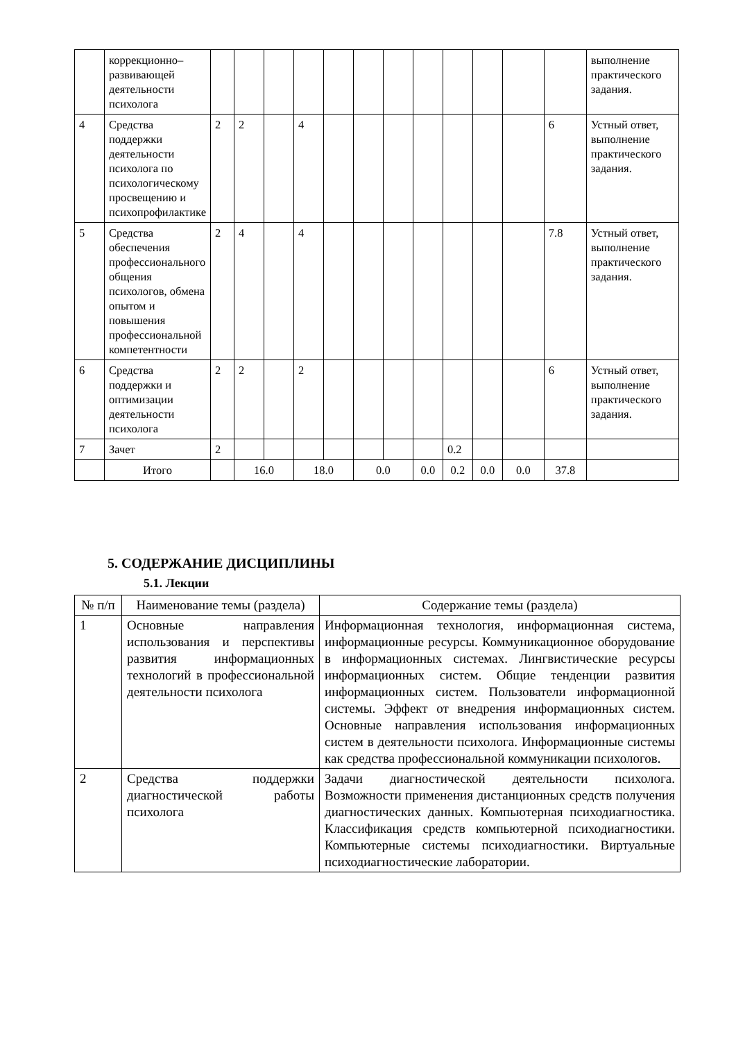| | коррекционно–развивающей деятельности психолога | | | | | | | | | | | | | выполнение практического задания. |
| 4 | Средства поддержки деятельности психолога по психологическому просвещению и психопрофилактике | 2 | 2 | | 4 | | | | | | | | 6 | Устный ответ, выполнение практического задания. |
| 5 | Средства обеспечения профессионального общения психологов, обмена опытом и повышения профессиональной компетентности | 2 | 4 | | 4 | | | | | | | | 7.8 | Устный ответ, выполнение практического задания. |
| 6 | Средства поддержки и оптимизации деятельности психолога | 2 | 2 | | 2 | | | | | | | | 6 | Устный ответ, выполнение практического задания. |
| 7 | Зачет | 2 | | | | | | | | 0.2 | | | | |
| | Итого | | 16.0 | | 18.0 | | 0.0 | | 0.0 | 0.2 | 0.0 | 0.0 | 37.8 | |
5. СОДЕРЖАНИЕ ДИСЦИПЛИНЫ
5.1. Лекции
| № п/п | Наименование темы (раздела) | Содержание темы (раздела) |
| 1 | Основные направления использования и перспективы развития информационных технологий в профессиональной деятельности психолога | Информационная технология, информационная система, информационные ресурсы. Коммуникационное оборудование в информационных системах. Лингвистические ресурсы информационных систем. Общие тенденции развития информационных систем. Пользователи информационной системы. Эффект от внедрения информационных систем. Основные направления использования информационных систем в деятельности психолога. Информационные системы как средства профессиональной коммуникации психологов. |
| 2 | Средства поддержки диагностической работы психолога | Задачи диагностической деятельности психолога. Возможности применения дистанционных средств получения диагностических данных. Компьютерная психодиагностика. Классификация средств компьютерной психодиагностики. Компьютерные системы психодиагностики. Виртуальные психодиагностические лаборатории. |